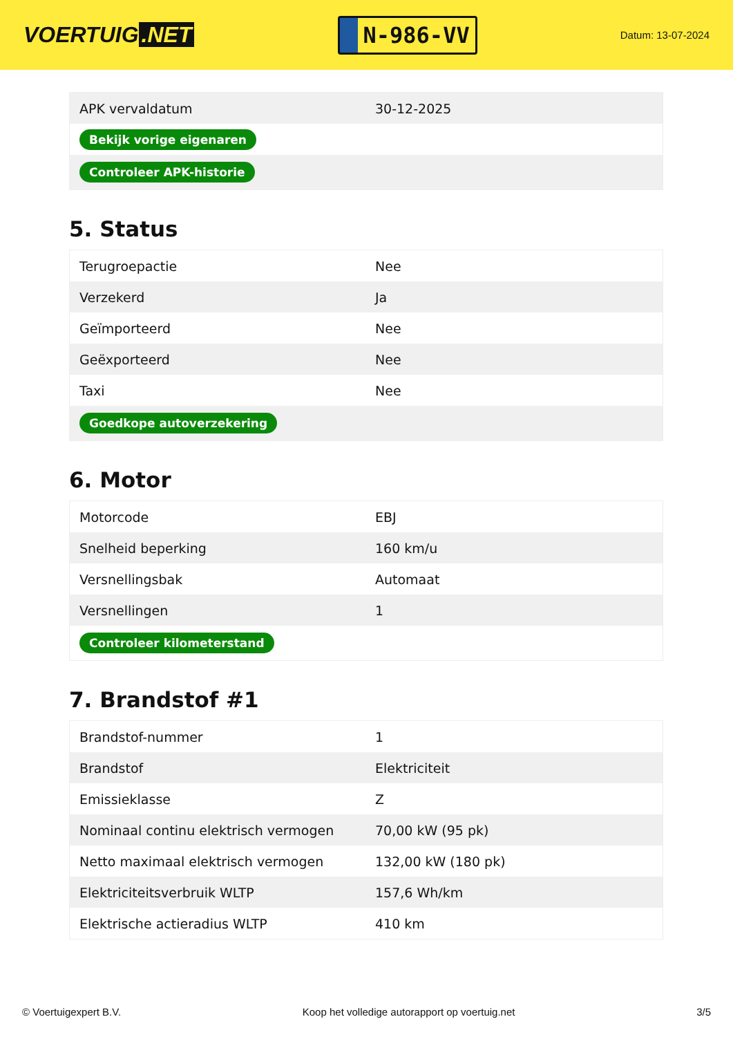VOERTUIG.NET
N-986-VV
Datum: 13-07-2024
| APK vervaldatum | 30-12-2025 |
| Bekijk vorige eigenaren | |
| Controleer APK-historie | |
5. Status
| Terugroepactie | Nee |
| Verzekerd | Ja |
| Geïmporteerd | Nee |
| Geëxporteerd | Nee |
| Taxi | Nee |
| Goedkope autoverzekering | |
6. Motor
| Motorcode | EBJ |
| Snelheid beperking | 160 km/u |
| Versnellingsbak | Automaat |
| Versnellingen | 1 |
| Controleer kilometerstand | |
7. Brandstof #1
| Brandstof-nummer | 1 |
| Brandstof | Elektriciteit |
| Emissieklasse | Z |
| Nominaal continu elektrisch vermogen | 70,00 kW (95 pk) |
| Netto maximaal elektrisch vermogen | 132,00 kW (180 pk) |
| Elektriciteitsverbruik WLTP | 157,6 Wh/km |
| Elektrische actieradius WLTP | 410 km |
© Voertuigexpert B.V. Koop het volledige autorapport op voertuig.net 3/5